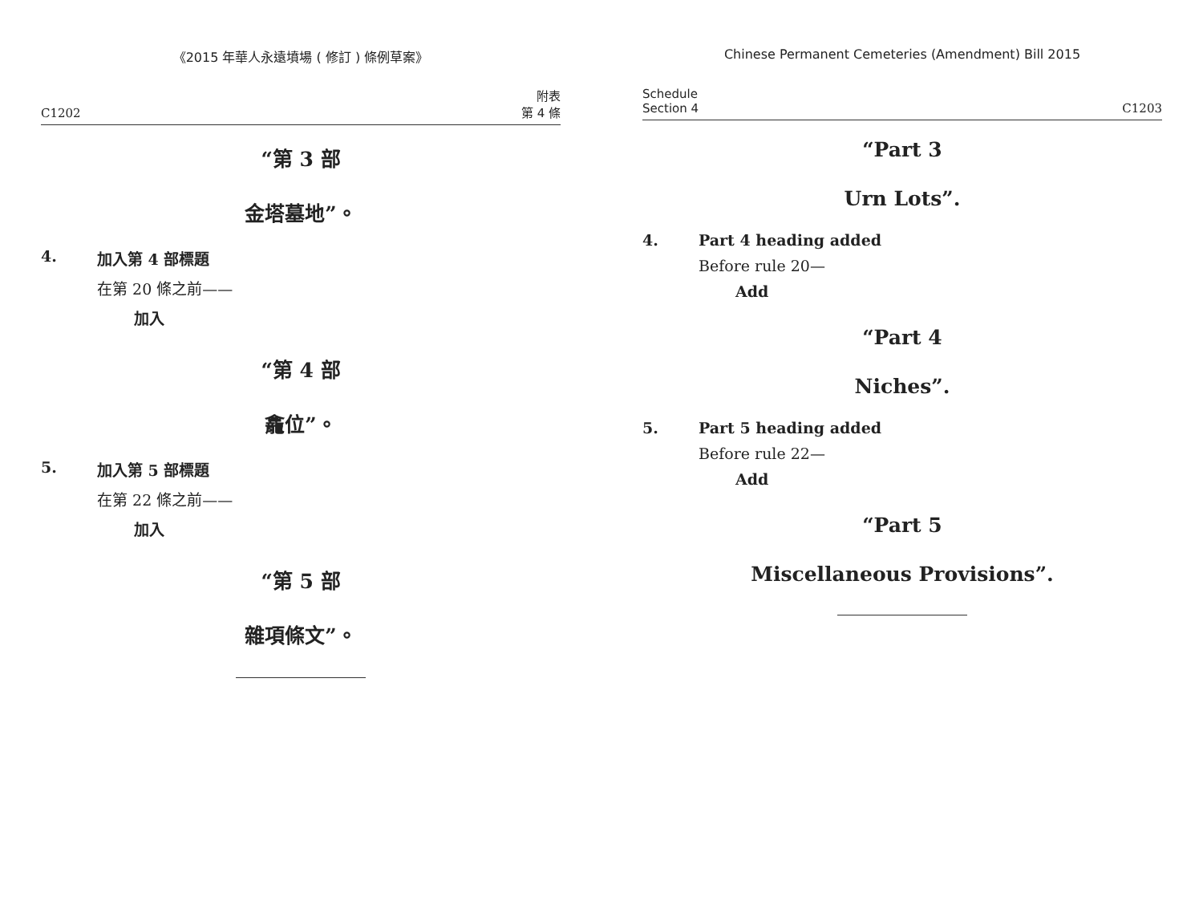《2015 年華人永遠墳場 ( 修訂 ) 條例草案》
C1202 附表
第 4 條
“第 3 部
金塔墓地”。
4. 加入第 4 部標題
在第 20 條之前——
加入
“第 4 部
龕位”。
5. 加入第 5 部標題
在第 22 條之前——
加入
“第 5 部
雜項條文”。
Chinese Permanent Cemeteries (Amendment) Bill 2015
Schedule
Section 4 C1203
“Part 3
Urn Lots”.
4. Part 4 heading added
Before rule 20—
Add
“Part 4
Niches”.
5. Part 5 heading added
Before rule 22—
Add
“Part 5
Miscellaneous Provisions”.